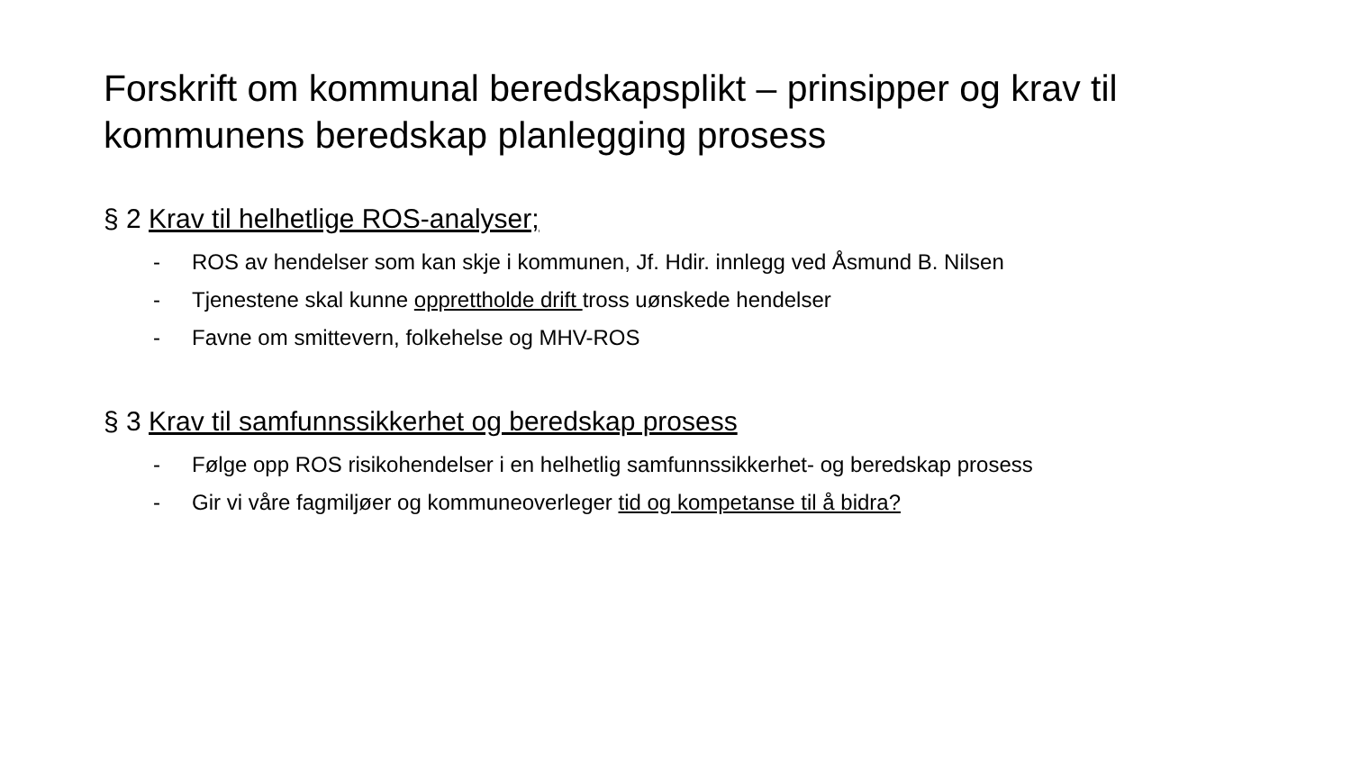Forskrift om kommunal beredskapsplikt – prinsipper og krav til kommunens beredskap planlegging prosess
§ 2 Krav til helhetlige ROS-analyser;
- ROS av hendelser som kan skje i kommunen, Jf. Hdir. innlegg ved Åsmund B. Nilsen
- Tjenestene skal kunne opprettholde drift tross uønskede hendelser
- Favne om smittevern, folkehelse og MHV-ROS
§ 3 Krav til samfunnssikkerhet og beredskap prosess
- Følge opp ROS risikohendelser i en helhetlig samfunnssikkerhet- og beredskap prosess
- Gir vi våre fagmiljøer og kommuneoverleger tid og kompetanse til å bidra?